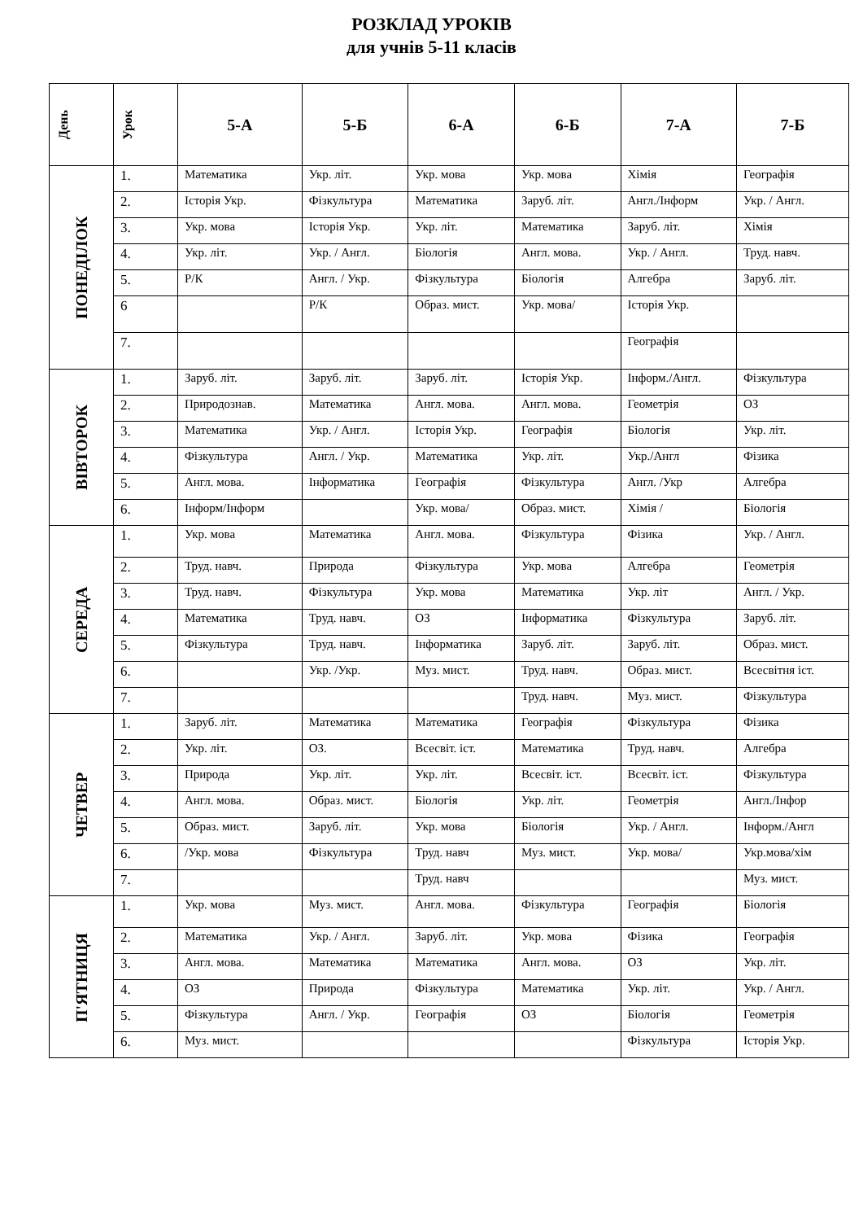РОЗКЛАД УРОКІВ
для учнів 5-11 класів
| День | Урок | 5-А | 5-Б | 6-А | 6-Б | 7-А | 7-Б |
| --- | --- | --- | --- | --- | --- | --- | --- |
| ПОНЕДІЛОК | 1. | Математика | Укр. літ. | Укр. мова | Укр. мова | Хімія | Географія |
| | 2. | Історія Укр. | Фізкультура | Математика | Заруб. літ. | Англ./Інформ | Укр. / Англ. |
| | 3. | Укр. мова | Історія Укр. | Укр. літ. | Математика | Заруб. літ. | Хімія |
| | 4. | Укр. літ. | Укр. / Англ. | Біологія | Англ. мова. | Укр. / Англ. | Труд. навч. |
| | 5. | Р/К | Англ. / Укр. | Фізкультура | Біологія | Алгебра | Заруб. літ. |
| | 6 | | Р/К | Образ. мист. | Укр. мова/ | Історія Укр. | |
| | 7. | | | | | Географія | |
| ВІВТОРОК | 1. | Заруб. літ. | Заруб. літ. | Заруб. літ. | Історія Укр. | Інформ./Англ. | Фізкультура |
| | 2. | Природознав. | Математика | Англ. мова. | Англ. мова. | Геометрія | ОЗ |
| | 3. | Математика | Укр. / Англ. | Історія Укр. | Географія | Біологія | Укр. літ. |
| | 4. | Фізкультура | Англ. / Укр. | Математика | Укр. літ. | Укр./Англ | Фізика |
| | 5. | Англ. мова. | Інформатика | Географія | Фізкультура | Англ. /Укр | Алгебра |
| | 6. | Інформ/Інформ | | Укр. мова/ | Образ. мист. | Хімія / | Біологія |
| СЕРЕДА | 1. | Укр. мова | Математика | Англ. мова. | Фізкультура | Фізика | Укр. / Англ. |
| | 2. | Труд. навч. | Природа | Фізкультура | Укр. мова | Алгебра | Геометрія |
| | 3. | Труд. навч. | Фізкультура | Укр. мова | Математика | Укр. літ | Англ. / Укр. |
| | 4. | Математика | Труд. навч. | ОЗ | Інформатика | Фізкультура | Заруб. літ. |
| | 5. | Фізкультура | Труд. навч. | Інформатика | Заруб. літ. | Заруб. літ. | Образ. мист. |
| | 6. | | Укр. /Укр. | Муз. мист. | Труд. навч. | Образ. мист. | Всесвітня іст. |
| | 7. | | | | Труд. навч. | Муз. мист. | Фізкультура |
| ЧЕТВЕР | 1. | Заруб. літ. | Математика | Математика | Географія | Фізкультура | Фізика |
| | 2. | Укр. літ. | ОЗ. | Всесвіт. іст. | Математика | Труд. навч. | Алгебра |
| | 3. | Природа | Укр. літ. | Укр. літ. | Всесвіт. іст. | Всесвіт. іст. | Фізкультура |
| | 4. | Англ. мова. | Образ. мист. | Біологія | Укр. літ. | Геометрія | Англ./Інфор |
| | 5. | Образ. мист. | Заруб. літ. | Укр. мова | Біологія | Укр. / Англ. | Інформ./Англ |
| | 6. | /Укр. мова | Фізкультура | Труд. навч | Муз. мист. | Укр. мова/ | Укр.мова/хім |
| | 7. | | | Труд. навч | | | Муз. мист. |
| П'ЯТНИЦЯ | 1. | Укр. мова | Муз. мист. | Англ. мова. | Фізкультура | Географія | Біологія |
| | 2. | Математика | Укр. / Англ. | Заруб. літ. | Укр. мова | Фізика | Географія |
| | 3. | Англ. мова. | Математика | Математика | Англ. мова. | ОЗ | Укр. літ. |
| | 4. | ОЗ | Природа | Фізкультура | Математика | Укр. літ. | Укр. / Англ. |
| | 5. | Фізкультура | Англ. / Укр. | Географія | ОЗ | Біологія | Геометрія |
| | 6. | Муз. мист. | | | | Фізкультура | Історія Укр. |